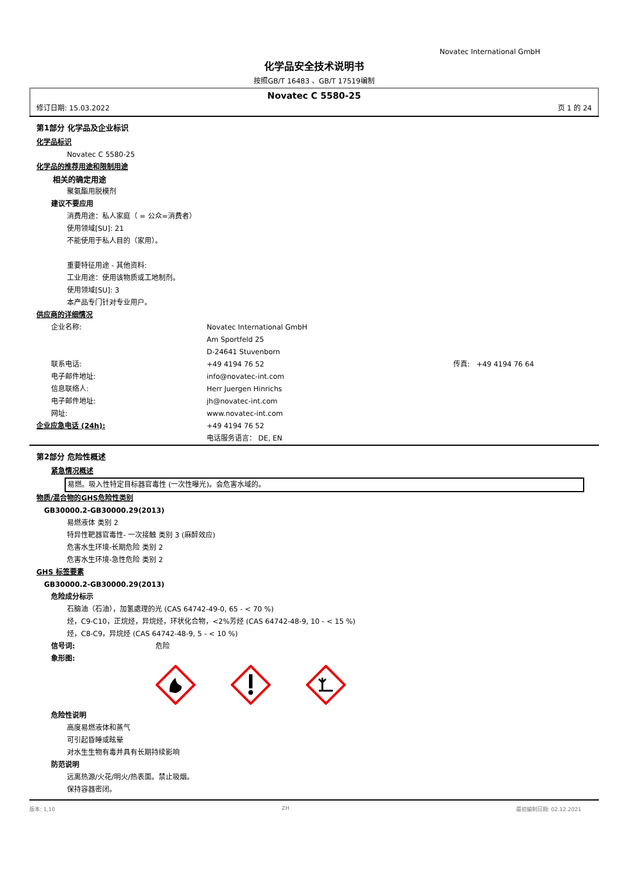Novatec International GmbH
化学品安全技术说明书
按照GB/T 16483 、GB/T 17519编制
Novatec C 5580-25
修订日期: 15.03.2022 页 1 的 24
第1部分 化学品及企业标识
化学品标识
Novatec C 5580-25
化学品的推荐用途和限制用途
相关的确定用途
聚氨酯用脱模剂
建议不要应用
消费用途：私人家庭（ = 公众=消费者）
使用领域[SU]: 21
不能使用于私人目的（家用）。
重要特征用途 - 其他资料:
工业用途：使用该物质或工地制剂。
使用领域[SU]: 3
本产品专门针对专业用户。
供应商的详细情况
企业名称: Novatec International GmbH
Am Sportfeld 25
D-24641 Stuvenborn
联系电话: +49 4194 76 52 传真: +49 4194 76 64
电子邮件地址: info@novatec-int.com
信息联络人: Herr Juergen Hinrichs
电子邮件地址: jh@novatec-int.com
网址: www.novatec-int.com
企业应急电话 (24h): +49 4194 76 52
电话服务语言： DE, EN
第2部分 危险性概述
紧急情况概述
易燃。吸入性特定目标器官毒性 (一次性曝光)。会危害水域的。
物质/混合物的GHS危险性类别
GB30000.2-GB30000.29(2013)
易燃液体 类别 2
特异性靶器官毒性- 一次接触 类别 3 (麻醉效应)
危害水生环境-长期危险 类别 2
危害水生环境-急性危险 类别 2
GHS 标签要素
GB30000.2-GB30000.29(2013)
危险成分标示
石脑油（石油），加氢處理的光 (CAS 64742-49-0, 65 - < 70 %)
烃，C9-C10，正烷烃，异烷烃，环状化合物，<2%芳烃 (CAS 64742-48-9, 10 - < 15 %)
烃，C8-C9，异烷烃 (CAS 64742-48-9, 5 - < 10 %)
信号词: 危险
象形图:
危险性说明
高度易燃液体和蒸气
可引起昏睡或眩晕
对水生生物有毒并具有长期持续影响
防范说明
远离热源/火花/明火/热表面。禁止吸烟。
保持容器密闭。
版本: 1,10 ZH 最初编制日期: 02.12.2021